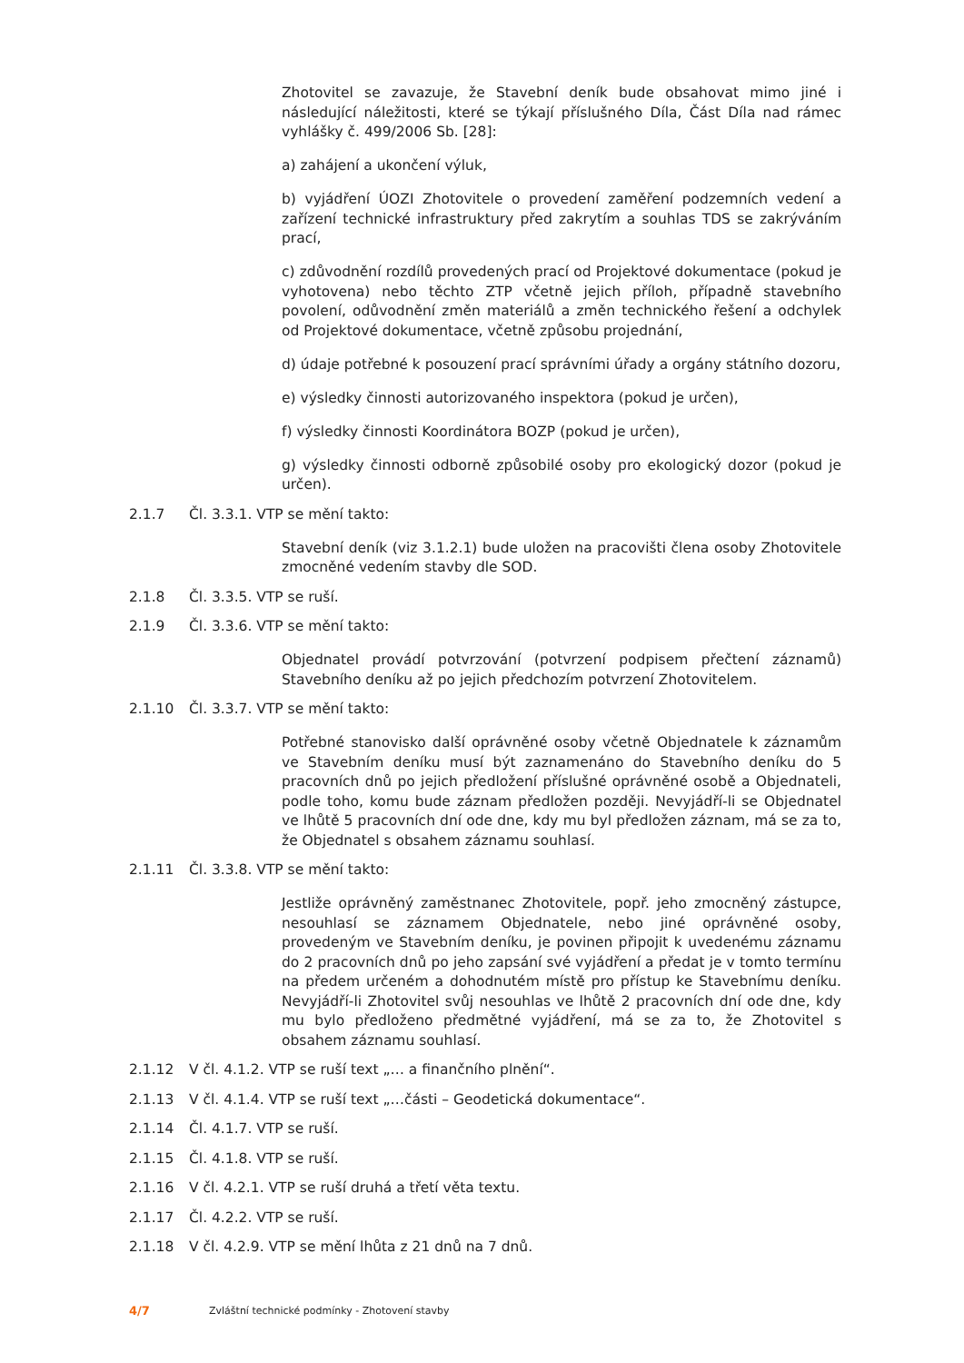Zhotovitel se zavazuje, že Stavební deník bude obsahovat mimo jiné i následující náležitosti, které se týkají příslušného Díla, Část Díla nad rámec vyhlášky č. 499/2006 Sb. [28]:
a) zahájení a ukončení výluk,
b) vyjádření ÚOZI Zhotovitele o provedení zaměření podzemních vedení a zařízení technické infrastruktury před zakrytím a souhlas TDS se zakrýváním prací,
c) zdůvodnění rozdílů provedených prací od Projektové dokumentace (pokud je vyhotovena) nebo těchto ZTP včetně jejich příloh, případně stavebního povolení, odůvodnění změn materiálů a změn technického řešení a odchylek od Projektové dokumentace, včetně způsobu projednání,
d) údaje potřebné k posouzení prací správními úřady a orgány státního dozoru,
e) výsledky činnosti autorizovaného inspektora (pokud je určen),
f) výsledky činnosti Koordinátora BOZP (pokud je určen),
g) výsledky činnosti odborně způsobilé osoby pro ekologický dozor (pokud je určen).
2.1.7 Čl. 3.3.1. VTP se mění takto:
Stavební deník (viz 3.1.2.1) bude uložen na pracovišti člena osoby Zhotovitele zmocněné vedením stavby dle SOD.
2.1.8 Čl. 3.3.5. VTP se ruší.
2.1.9 Čl. 3.3.6. VTP se mění takto:
Objednatel provádí potvrzování (potvrzení podpisem přečtení záznamů) Stavebního deníku až po jejich předchozím potvrzení Zhotovitelem.
2.1.10 Čl. 3.3.7. VTP se mění takto:
Potřebné stanovisko další oprávněné osoby včetně Objednatele k záznamům ve Stavebním deníku musí být zaznamenáno do Stavebního deníku do 5 pracovních dnů po jejich předložení příslušné oprávněné osobě a Objednateli, podle toho, komu bude záznam předložen později. Nevyjádří-li se Objednatel ve lhůtě 5 pracovních dní ode dne, kdy mu byl předložen záznam, má se za to, že Objednatel s obsahem záznamu souhlasí.
2.1.11 Čl. 3.3.8. VTP se mění takto:
Jestliže oprávněný zaměstnanec Zhotovitele, popř. jeho zmocněný zástupce, nesouhlasí se záznamem Objednatele, nebo jiné oprávněné osoby, provedeným ve Stavebním deníku, je povinen připojit k uvedenému záznamu do 2 pracovních dnů po jeho zapsání své vyjádření a předat je v tomto termínu na předem určeném a dohodnutém místě pro přístup ke Stavebnímu deníku. Nevyjádří-li Zhotovitel svůj nesouhlas ve lhůtě 2 pracovních dní ode dne, kdy mu bylo předloženo předmětné vyjádření, má se za to, že Zhotovitel s obsahem záznamu souhlasí.
2.1.12 V čl. 4.1.2. VTP se ruší text „… a finančního plnění“.
2.1.13 V čl. 4.1.4. VTP se ruší text „…části – Geodetická dokumentace“.
2.1.14 Čl. 4.1.7. VTP se ruší.
2.1.15 Čl. 4.1.8. VTP se ruší.
2.1.16 V čl. 4.2.1. VTP se ruší druhá a třetí věta textu.
2.1.17 Čl. 4.2.2. VTP se ruší.
2.1.18 V čl. 4.2.9. VTP se mění lhůta z 21 dnů na 7 dnů.
4/7 Zvláštní technické podmínky - Zhotovení stavby